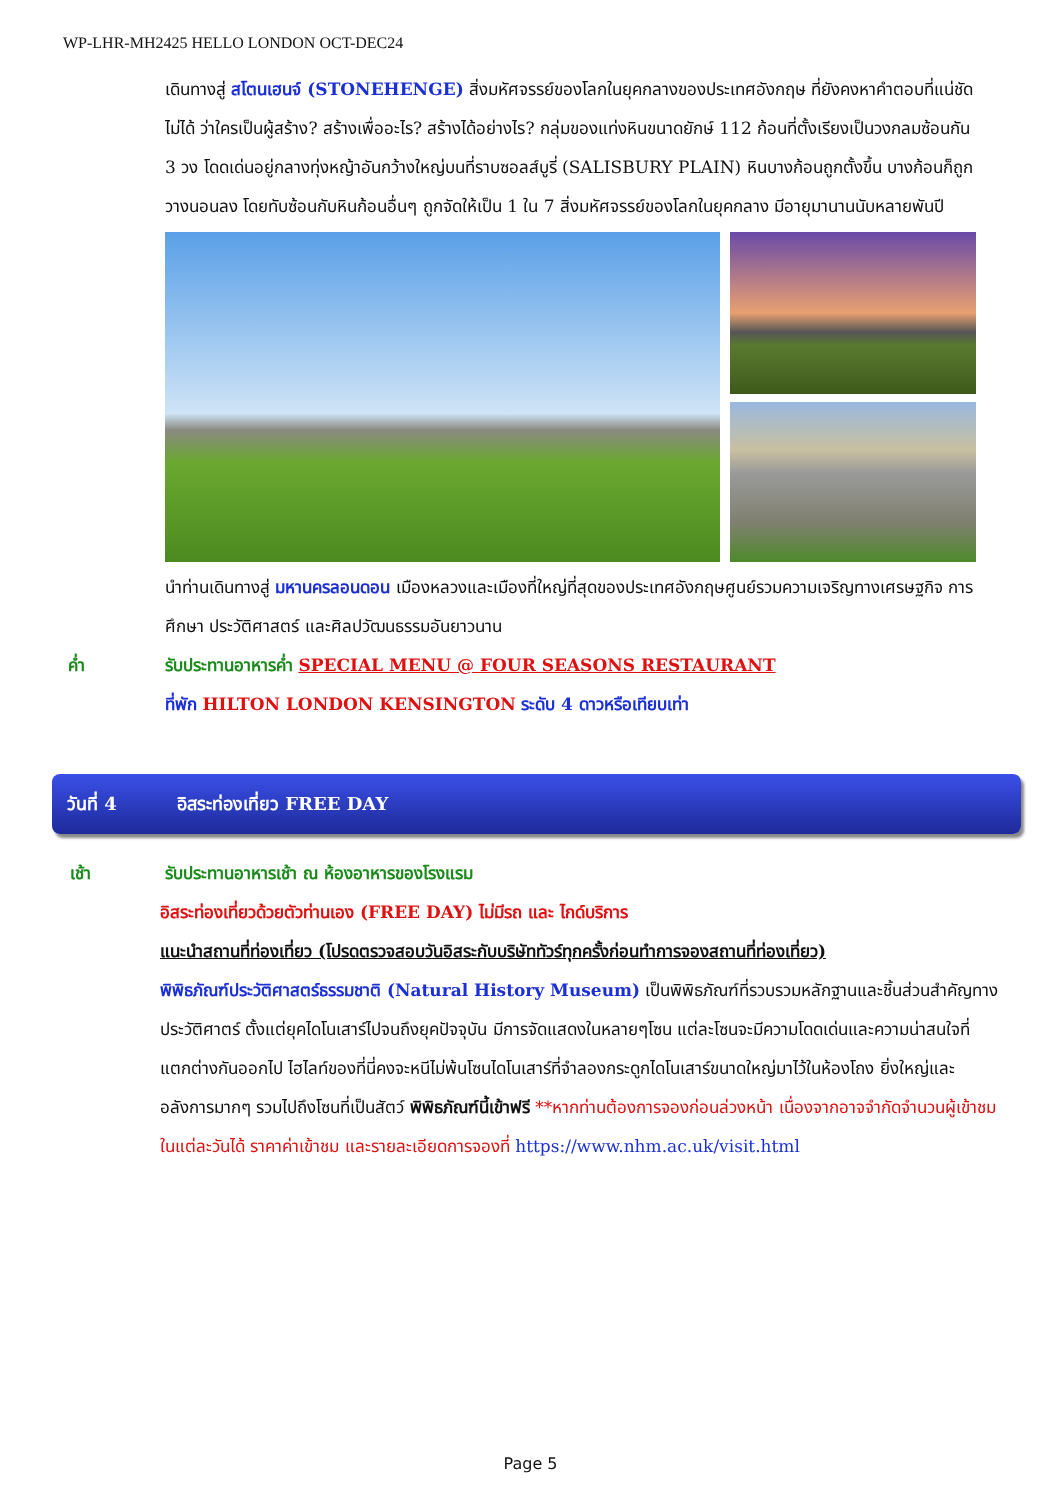WP-LHR-MH2425 HELLO LONDON OCT-DEC24
เดินทางสู่ สโตนเฮนจ์ (STONEHENGE) สิ่งมหัศจรรย์ของโลกในยุคกลางของประเทศอังกฤษ ที่ยังคงหาคำตอบที่แน่ชัดไม่ได้ ว่าใครเป็นผู้สร้าง? สร้างเพื่ออะไร? สร้างได้อย่างไร? กลุ่มของแท่งหินขนาดยักษ์ 112 ก้อนที่ตั้งเรียงเป็นวงกลมซ้อนกัน 3 วง โดดเด่นอยู่กลางทุ่งหญ้าอันกว้างใหญ่บนที่ราบซอลส์บูรี่ (SALISBURY PLAIN) หินบางก้อนถูกตั้งขึ้น บางก้อนก็ถูกวางนอนลง โดยทับซ้อนกับหินก้อนอื่นๆ ถูกจัดให้เป็น 1 ใน 7 สิ่งมหัศจรรย์ของโลกในยุคกลาง มีอายุมานานนับหลายพันปี
นำท่านเดินทางสู่ มหานครลอนดอน เมืองหลวงและเมืองที่ใหญ่ที่สุดของประเทศอังกฤษศูนย์รวมความเจริญทางเศรษฐกิจ การศึกษา ประวัติศาสตร์ และศิลปวัฒนธรรมอันยาวนาน
ค่ำ รับประทานอาหารค่ำ SPECIAL MENU @ FOUR SEASONS RESTAURANT
ที่พัก HILTON LONDON KENSINGTON ระดับ 4 ดาวหรือเทียบเท่า
วันที่ 4 อิสระท่องเที่ยว FREE DAY
เช้า รับประทานอาหารเช้า ณ ห้องอาหารของโรงแรม
อิสระท่องเที่ยวด้วยตัวท่านเอง (FREE DAY) ไม่มีรถ และ ไกด์บริการ
แนะนำสถานที่ท่องเที่ยว (โปรดตรวจสอบวันอิสระกับบริษัททัวร์ทุกครั้งก่อนทำการจองสถานที่ท่องเที่ยว)
พิพิธภัณฑ์ประวัติศาสตร์ธรรมชาติ (Natural History Museum) เป็นพิพิธภัณฑ์ที่รวบรวมหลักฐานและชิ้นส่วนสำคัญทางประวัติศาตร์ ตั้งแต่ยุคไดโนเสาร์ไปจนถึงยุคปัจจุบัน มีการจัดแสดงในหลายๆโซน แต่ละโซนจะมีความโดดเด่นและความน่าสนใจที่แตกต่างกันออกไป ไฮไลท์ของที่นี่คงจะหนีไม่พ้นโซนไดโนเสาร์ที่จำลองกระดูกไดโนเสาร์ขนาดใหญ่มาไว้ในห้องโถง ยิ่งใหญ่และอลังการมากๆ รวมไปถึงโซนที่เป็นสัตว์ พิพิธภัณฑ์นี้เข้าฟรี **หากท่านต้องการจองก่อนล่วงหน้า เนื่องจากอาจจำกัดจำนวนผู้เข้าชมในแต่ละวันได้ ราคาค่าเข้าชม และรายละเอียดการจองที่ https://www.nhm.ac.uk/visit.html
Page 5